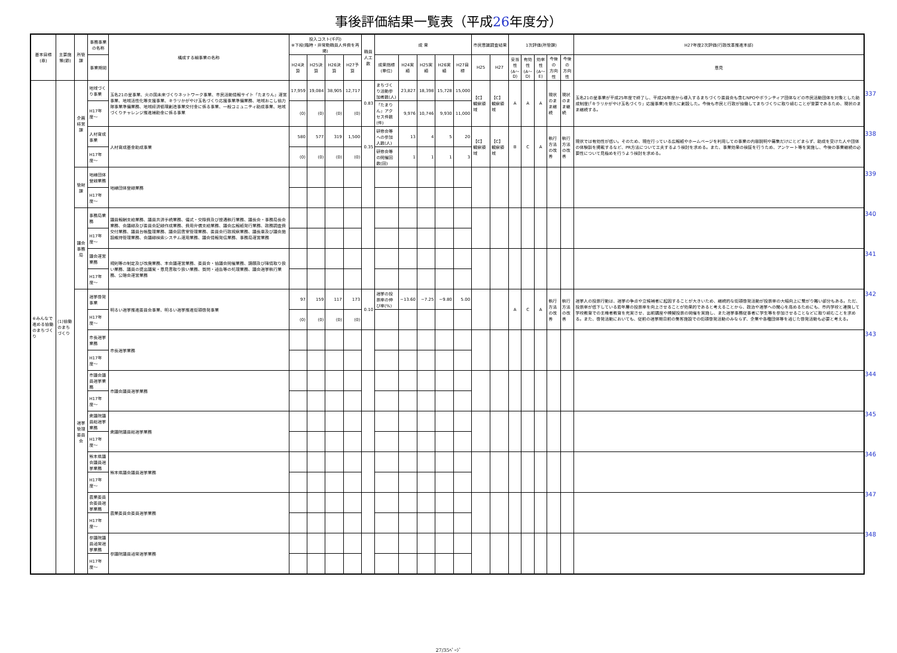事後評価結果一覧表（平成26年度分）
| 基本目標(章) | 主要施策(節) | 所管課 | 事務事業の名称 | 構成する細事業の名称 | 投入コスト(千円) ※下段(臨時・非常勤職員人件費を再掲) | | | | 職員 人工数 | 成 果 | | | | | 市民意識調査結果 | | 1次評価(所管課) | | | | | H27年度2次評価(行政改革推進本部) |
| --- | --- | --- | --- | --- | --- | --- | --- | --- | --- | --- | --- | --- | --- | --- | --- | --- | --- | --- | --- | --- | --- | --- |
| | | | 事業期間 | | H24決算 | H25決算 | H26決算 | H27予算 | | 成果指標(単位) | H24実績 | H25実績 | H26実績 | H27目標 | H25 | H27 | 妥当性 (A〜D) | 有効性 (A〜D) | 効率性 (A〜E) | 今後の 方向性 | 今後の 方向性 | 意見 |
| ⑥みんなで進める協働のまちづくり | (1)協働のまちづくり | 企画経営課 | 地域づくり事業 | 玉名21の星事業、火の国未来づくりネットワーク事業、市民活動情報サイト「たまりん」運営事業、地域活性化等支援事業、キラリかがやけ玉名づくり応援事業準備業務、地域おこし協力隊事業準備業務、地域経済循環創造事業交付金に係る事業、一般コミュニティ助成事業、地域づくりチャレンジ推進補助金に係る事業 | 17,959 | 19,084 | 38,905 | 12,717 | 0.83 | まちづくり活動参加者数(人) | 23,827 | 18,398 | 15,728 | 15,000 | 【C】観察領域 | 【C】観察領域 | A | A | A | 現状のまま継続 | 現状のまま継続 | 玉名21の星事業が平成25年度で終了し、平成26年度から導入するまちづくり委員会も含むNPOやボランティア団体などの市民活動団体を対象とした助成制度(「キラリかがやけ玉名づくり」応援事業)を新たに創設した。今後も市民と行政が協働してまちづくりに取り組むことが重要であるため、現状のまま継続する。 |
| | | | H17年度〜 | | (0) | (0) | (0) | (0) | | 「たまりん」アクセス件数(件) | 9,976 | 10,746 | 9,930 | 11,000 | | | | | | | | |
| | | | 人材育成事業 | 人材育成基金助成事業 | 580 | 577 | 319 | 1,500 | 0.35 | 研修会等への参加人数(人) | 13 | 4 | 5 | 20 | 【C】観察領域 | 【C】観察領域 | B | C | A | 執行方法の改善 | 執行方法の改善 | 現状では有効性が低い。そのため、現在行っている広報紙やホームページを利用しての事業の内容説明や募集だけにとどまらず、助成を受けた人や団体の体験談を掲載するなど、PR方法について工夫するよう検討を求める。また、事業効果の検証を行うため、アンケート等を実施し、今後の事業継続の必要性について見極めを行うよう検討を求める。 |
| | | | H17年度〜 | | (0) | (0) | (0) | (0) | | 研修会等の開催回数(回) | 1 | 1 | 1 | 3 | | | | | | | | |
| | | 管財課 | 地縁団体登録業務 | 地縁団体登録業務 | | | | | | | | | | | | | | | | | | |
| | | | H17年度〜 | | | | | | | | | | | | | | | | | | | |
| | | 議会事務局 | 事務局業務 | 議員報酬支給業務、議員共済手続業務、儀式・交際費及び接遇執行業務、議長会・事務局長会業務、会議録及び委員会記録作成業務、費用弁償支給業務、議会広報紙発行業務、政務調査費交付業務、議員台帳整理業務、議会図書室管理業務、委員会行政視察業務、議長車及び議会施設維持管理業務、会議録検索システム運用業務、議会情報発信業務、事務局運営業務 | | | | | | | | | | | | | | | | | | |
| | | | H17年度〜 | | | | | | | | | | | | | | | | | | | |
| | | | 議会運営業務 | 規則等の制定及び改廃業務、本会議運営業務、委員会・協議会開催業務、請願及び陳情取り扱い業務、議員の提出議案・意見書取り扱い業務、質問・通告等の処理業務、議会選挙執行業務、公聴会運営業務 | | | | | | | | | | | | | | | | | | |
| | | | H17年度〜 | | | | | | | | | | | | | | | | | | | |
| | | 選挙管理委員会 | 選挙啓発事業 | 明るい選挙推進委員会事業、明るい選挙推進街頭啓発事業 | 97 | 159 | 117 | 173 | 0.10 | 選挙の投票率の伸び率(%) | −13.60 | −7.25 | −9.80 | 5.00 | | | A | C | A | 執行方法の改善 | 執行方法の改善 | 選挙人の投票行動は、選挙の争点や立候補者に起因することが大きいため、継続的な街頭啓発活動が投票率の大幅向上に繋がり難い部分もある。ただ、投票率が低下している若年層の投票率を向上させることが効果的であると考えることから、政治や選挙への関心を高めるためにも、市内学校と連携して学校教育での主権者教育を充実させ、出前講座や模擬投票の開催を実施し、また選挙事務従事者に学生等を参加させることなどに取り組むことを求める。また、啓発活動においても、従前の選挙期日前の集客施設での街頭啓発活動のみならず、企業や各種団体等を通じた啓発活動も必要と考える。 |
| | | | H17年度〜 | | (0) | (0) | (0) | (0) | | | | | | | | | | | | | | |
| | | | 市長選挙業務 | 市長選挙業務 | | | | | | | | | | | | | | | | | | |
| | | | H17年度〜 | | | | | | | | | | | | | | | | | | | |
| | | | 市議会議員選挙業務 | 市議会議員選挙業務 | | | | | | | | | | | | | | | | | | |
| | | | H17年度〜 | | | | | | | | | | | | | | | | | | | |
| | | | 衆議院議員総選挙業務 | 衆議院議員総選挙業務 | | | | | | | | | | | | | | | | | | |
| | | | H17年度〜 | | | | | | | | | | | | | | | | | | | |
| | | | 熊本県議会議員選挙業務 | 熊本県議会議員選挙業務 | | | | | | | | | | | | | | | | | | |
| | | | H17年度〜 | | | | | | | | | | | | | | | | | | | |
| | | | 農業委員会委員選挙業務 | 農業委員会委員選挙業務 | | | | | | | | | | | | | | | | | | |
| | | | H17年度〜 | | | | | | | | | | | | | | | | | | | |
| | | | 参議院議員通常選挙業務 | 参議院議員通常選挙業務 | | | | | | | | | | | | | | | | | | |
| | | | H17年度〜 | | | | | | | | | | | | | | | | | | | |
337
338
339
340
341
342
343
344
345
346
347
348
27/35ﾍﾟｰｼﾞ